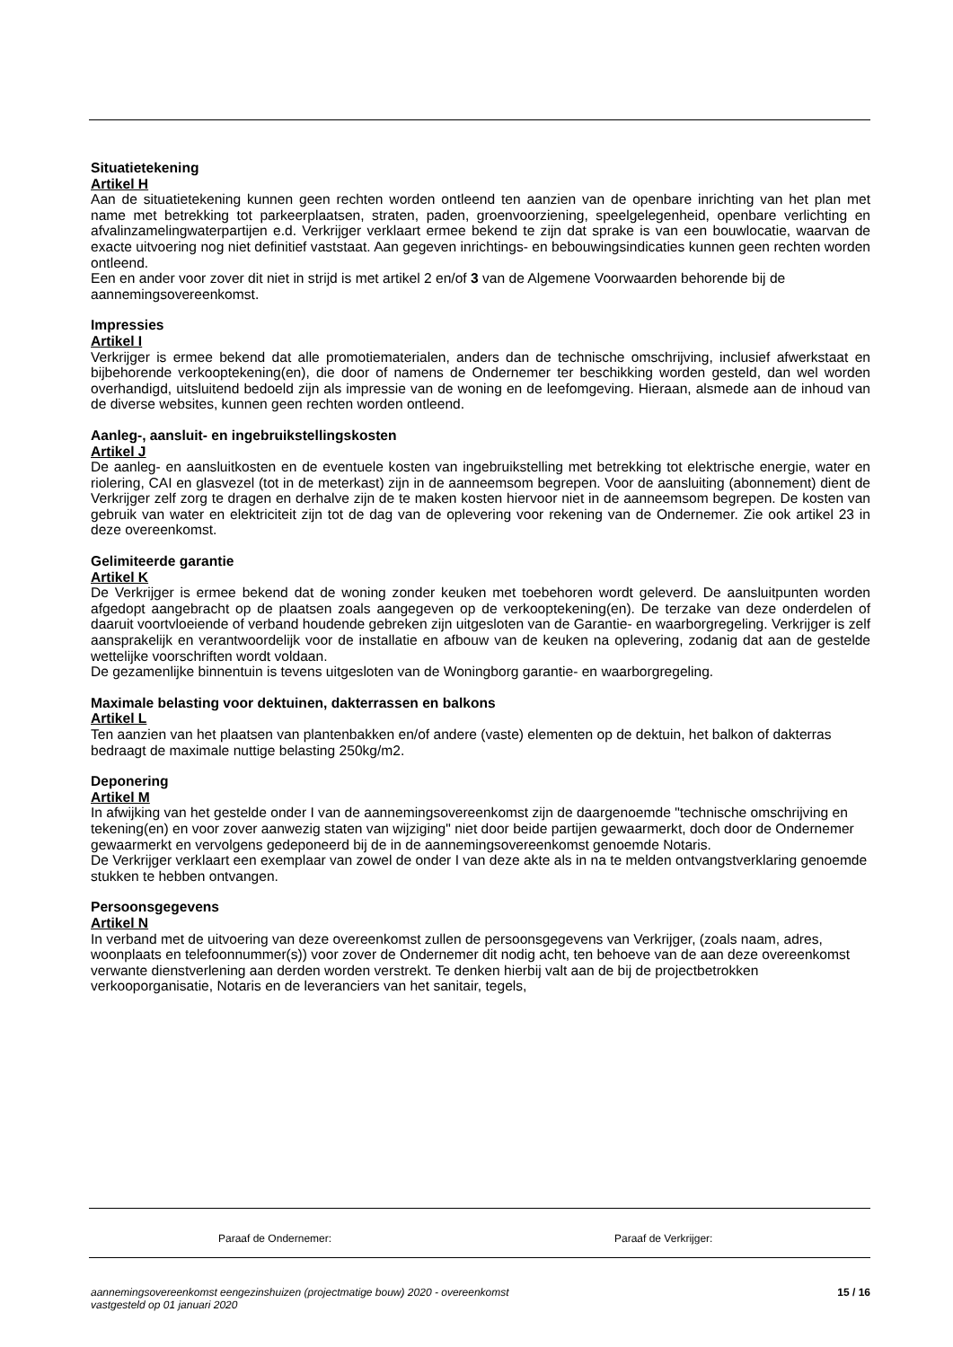Situatietekening
Artikel H
Aan de situatietekening kunnen geen rechten worden ontleend ten aanzien van de openbare inrichting van het plan met name met betrekking tot parkeerplaatsen, straten, paden, groenvoorziening, speelgelegenheid, openbare verlichting en afvalinzamelingwaterpartijen e.d. Verkrijger verklaart ermee bekend te zijn dat sprake is van een bouwlocatie, waarvan de exacte uitvoering nog niet definitief vaststaat. Aan gegeven inrichtings- en bebouwingsindicaties kunnen geen rechten worden ontleend.
Een en ander voor zover dit niet in strijd is met artikel 2 en/of 3 van de Algemene Voorwaarden behorende bij de aannemingsovereenkomst.
Impressies
Artikel I
Verkrijger is ermee bekend dat alle promotiematerialen, anders dan de technische omschrijving, inclusief afwerkstaat en bijbehorende verkooptekening(en), die door of namens de Ondernemer ter beschikking worden gesteld, dan wel worden overhandigd, uitsluitend bedoeld zijn als impressie van de woning en de leefomgeving. Hieraan, alsmede aan de inhoud van de diverse websites, kunnen geen rechten worden ontleend.
Aanleg-, aansluit- en ingebruikstellingskosten
Artikel J
De aanleg- en aansluitkosten en de eventuele kosten van ingebruikstelling met betrekking tot elektrische energie, water en riolering, CAI en glasvezel (tot in de meterkast) zijn in de aanneemsom begrepen. Voor de aansluiting (abonnement) dient de Verkrijger zelf zorg te dragen en derhalve zijn de te maken kosten hiervoor niet in de aanneemsom begrepen. De kosten van gebruik van water en elektriciteit zijn tot de dag van de oplevering voor rekening van de Ondernemer. Zie ook artikel 23 in deze overeenkomst.
Gelimiteerde garantie
Artikel K
De Verkrijger is ermee bekend dat de woning zonder keuken met toebehoren wordt geleverd. De aansluitpunten worden afgedopt aangebracht op de plaatsen zoals aangegeven op de verkooptekening(en). De terzake van deze onderdelen of daaruit voortvloeiende of verband houdende gebreken zijn uitgesloten van de Garantie- en waarborgregeling. Verkrijger is zelf aansprakelijk en verantwoordelijk voor de installatie en afbouw van de keuken na oplevering, zodanig dat aan de gestelde wettelijke voorschriften wordt voldaan.
De gezamenlijke binnentuin is tevens uitgesloten van de Woningborg garantie- en waarborgregeling.
Maximale belasting voor dektuinen, dakterrassen en balkons
Artikel L
Ten aanzien van het plaatsen van plantenbakken en/of andere (vaste) elementen op de dektuin, het balkon of dakterras bedraagt de maximale nuttige belasting 250kg/m2.
Deponering
Artikel M
In afwijking van het gestelde onder I van de aannemingsovereenkomst zijn de daargenoemde "technische omschrijving en tekening(en) en voor zover aanwezig staten van wijziging" niet door beide partijen gewaarmerkt, doch door de Ondernemer gewaarmerkt en vervolgens gedeponeerd bij de in de aannemingsovereenkomst genoemde Notaris.
De Verkrijger verklaart een exemplaar van zowel de onder I van deze akte als in na te melden ontvangstverklaring genoemde stukken te hebben ontvangen.
Persoonsgegevens
Artikel N
In verband met de uitvoering van deze overeenkomst zullen de persoonsgegevens van Verkrijger, (zoals naam, adres, woonplaats en telefoonnummer(s)) voor zover de Ondernemer dit nodig acht, ten behoeve van de aan deze overeenkomst verwante dienstverlening aan derden worden verstrekt. Te denken hierbij valt aan de bij de projectbetrokken verkooporganisatie, Notaris en de leveranciers van het sanitair, tegels,
Paraaf de Ondernemer: Paraaf de Verkrijger:
aannemingsovereenkomst eengezinshuizen (projectmatige bouw) 2020 - overeenkomst
vastgesteld op 01 januari 2020
15 / 16